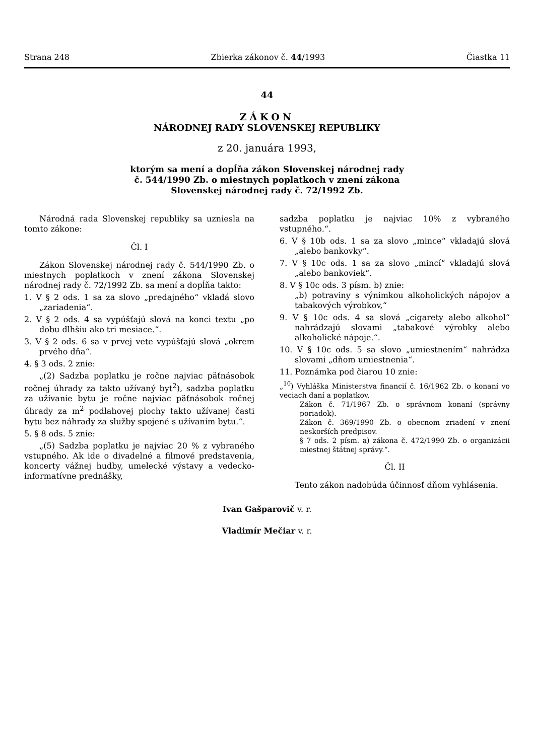Strana 248 Zbierka zákonov č. 44/1993 Čiastka 11
44
ZÁKON
NÁRODNEJ RADY SLOVENSKEJ REPUBLIKY
z 20. januára 1993,
ktorým sa mení a dopĺňa zákon Slovenskej národnej rady
č. 544/1990 Zb. o miestnych poplatkoch v znení zákona
Slovenskej národnej rady č. 72/1992 Zb.
Národná rada Slovenskej republiky sa uzniesla na tomto zákone:
Čl. I
Zákon Slovenskej národnej rady č. 544/1990 Zb. o miestnych poplatkoch v znení zákona Slovenskej národnej rady č. 72/1992 Zb. sa mení a dopĺňa takto:
1. V § 2 ods. 1 sa za slovo „predajného“ vkladá slovo „zariadenia“.
2. V § 2 ods. 4 sa vypúšťajú slová na konci textu „po dobu dlhšiu ako tri mesiace.“.
3. V § 2 ods. 6 sa v prvej vete vypúšťajú slová „okrem prvého dňa“.
4. § 3 ods. 2 znie:
„(2) Sadzba poplatku je ročne najviac päťnásobok ročnej úhrady za takto užívaný byt<sup>2</sup>), sadzba poplatku za užívanie bytu je ročne najviac päťnásobok ročnej úhrady za m<sup>2</sup> podlahovej plochy takto užívanej časti bytu bez náhrady za služby spojené s užívaním bytu.“.
5. § 8 ods. 5 znie:
„(5) Sadzba poplatku je najviac 20 % z vybraného vstupného. Ak ide o divadelné a filmové predstavenia, koncerty vážnej hudby, umelecké výstavy a vedecko-informatívne prednášky,
sadzba poplatku je najviac 10% z vybraného vstupného.“.
6. V § 10b ods. 1 sa za slovo „mince“ vkladajú slová „alebo bankovky“.
7. V § 10c ods. 1 sa za slovo „mincí“ vkladajú slová „alebo bankoviek“.
8. V § 10c ods. 3 písm. b) znie:
„b) potraviny s výnimkou alkoholických nápojov a tabakových výrobkov,“
9. V § 10c ods. 4 sa slová „cigarety alebo alkohol“ nahrádzajú slovami „tabakové výrobky alebo alkoholické nápoje.“.
10. V § 10c ods. 5 sa slovo „umiestnením“ nahrádza slovami „dňom umiestnenia“.
11. Poznámka pod čiarou 10 znie:
„<sup>10</sup>) Vyhláška Ministerstva financií č. 16/1962 Zb. o konaní vo veciach daní a poplatkov.
Zákon č. 71/1967 Zb. o správnom konaní (správny poriadok).
Zákon č. 369/1990 Zb. o obecnom zriadení v znení neskorších predpisov.
§ 7 ods. 2 písm. a) zákona č. 472/1990 Zb. o organizácii miestnej štátnej správy.“.
Čl. II
Tento zákon nadobúda účinnosť dňom vyhlásenia.
Ivan Gašparovič v. r.
Vladimír Mečiar v. r.